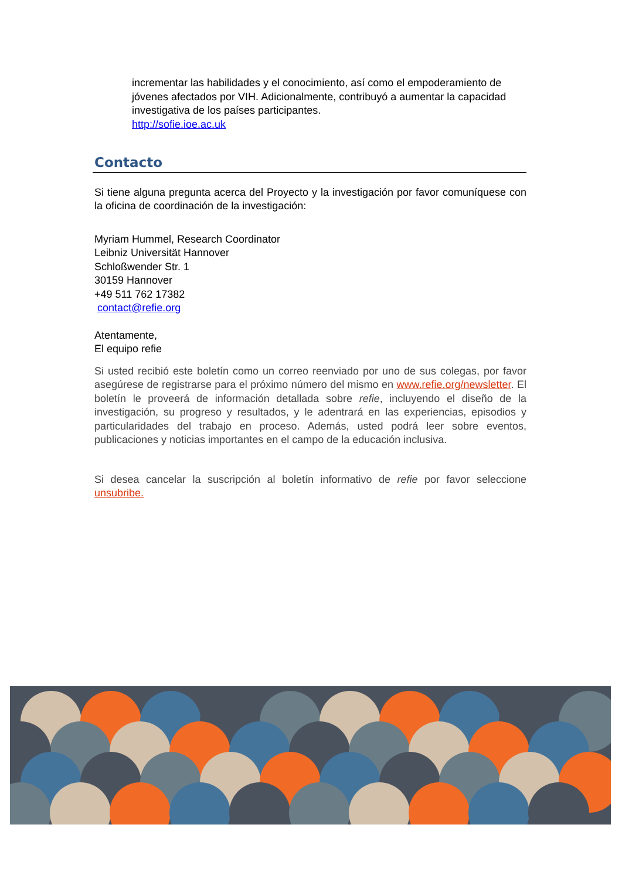incrementar las habilidades y el conocimiento, así como el empoderamiento de jóvenes afectados por VIH. Adicionalmente, contribuyó a aumentar la capacidad investigativa de los países participantes.
http://sofie.ioe.ac.uk
Contacto
Si tiene alguna pregunta acerca del Proyecto y la investigación por favor comuníquese con la oficina de coordinación de la investigación:
Myriam Hummel, Research Coordinator
Leibniz Universität Hannover
Schloßwender Str. 1
30159 Hannover
+49 511 762 17382
contact@refie.org
Atentamente,
El equipo refie
Si usted recibió este boletín como un correo reenviado por uno de sus colegas, por favor asegúrese de registrarse para el próximo número del mismo en www.refie.org/newsletter. El boletín le proveerá de información detallada sobre refie, incluyendo el diseño de la investigación, su progreso y resultados, y le adentrará en las experiencias, episodios y particularidades del trabajo en proceso. Además, usted podrá leer sobre eventos, publicaciones y noticias importantes en el campo de la educación inclusiva.
Si desea cancelar la suscripción al boletín informativo de refie por favor seleccione unsubribe.